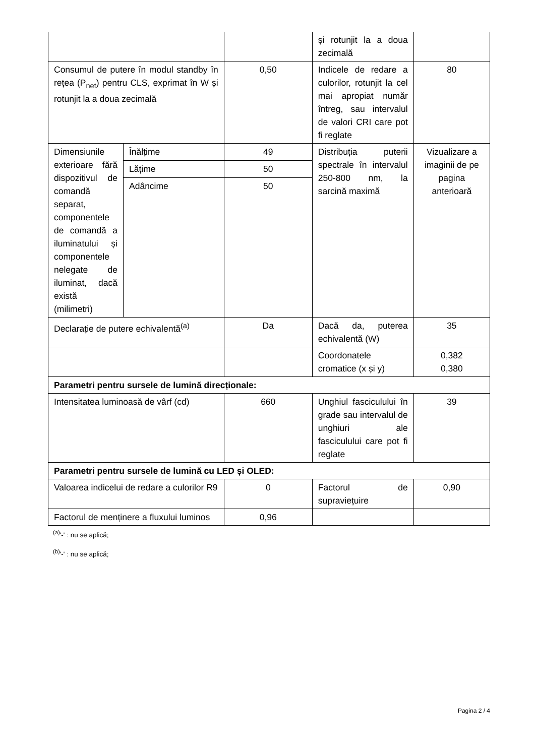| | | | și rotunjit la a doua zecimală | |
| Consumul de putere în modul standby în rețea (P<sub>net</sub>) pentru CLS, exprimat în W și rotunjit la a doua zecimală | | 0,50 | Indicele de redare a culorilor, rotunjit la cel mai apropiat număr întreg, sau intervalul de valori CRI care pot fi reglate | 80 |
| Dimensiunile exterioare fără dispozitivul de comandă separat, componentele de comandă a iluminatului și componentele nelegate de iluminat, dacă există (milimetri) | Înălțime | 49 | Distribuția puterii spectrale în intervalul 250-800 nm, la sarcină maximă | Vizualizare a imaginii de pe pagina anterioară |
| | Lățime | 50 | | |
| | Adâncime | 50 | | |
| Declarație de putere echivalentă<sup>(a)</sup> | | Da | Dacă da, puterea echivalentă (W) | 35 |
| | | | Coordonatele cromatice (x și y) | 0,382 0,380 |
| Parametri pentru sursele de lumină direcționale: | | | | |
| Intensitatea luminoasă de vârf (cd) | | 660 | Unghiul fasciculului în grade sau intervalul de unghiuri ale fasciculului care pot fi reglate | 39 |
| Parametri pentru sursele de lumină cu LED și OLED: | | | | |
| Valoarea indicelui de redare a culorilor R9 | | 0 | Factorul de supraviețuire | 0,90 |
| Factorul de menținere a fluxului luminos | | 0,96 | | |
<sup>(a)</sup> '-' : nu se aplică;
<sup>(b)</sup> '-' : nu se aplică;
Pagina 2 / 4